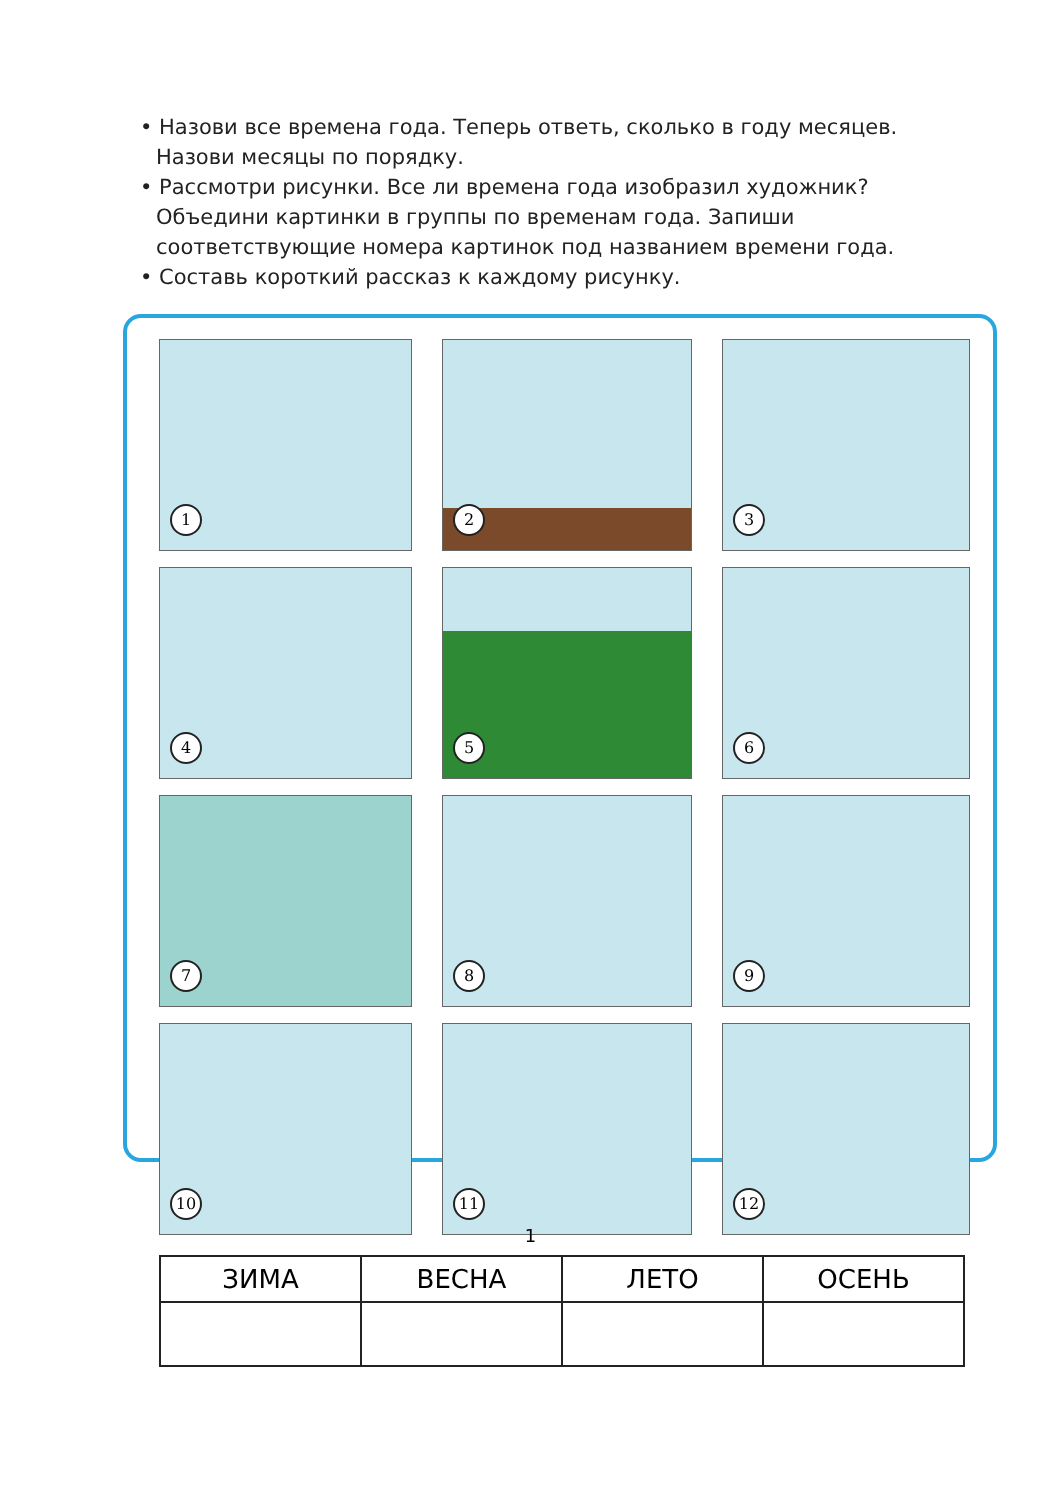• Назови все времена года. Теперь ответь, сколько в году месяцев. Назови месяцы по порядку.
• Рассмотри рисунки. Все ли времена года изобразил художник? Объедини картинки в группы по временам года. Запиши соответствующие номера картинок под названием времени года.
• Составь короткий рассказ к каждому рисунку.
1
2
3
4
5
6
7
8
9
10
11
12
| ЗИМА | ВЕСНА | ЛЕТО | ОСЕНЬ |
| --- | --- | --- | --- |
1